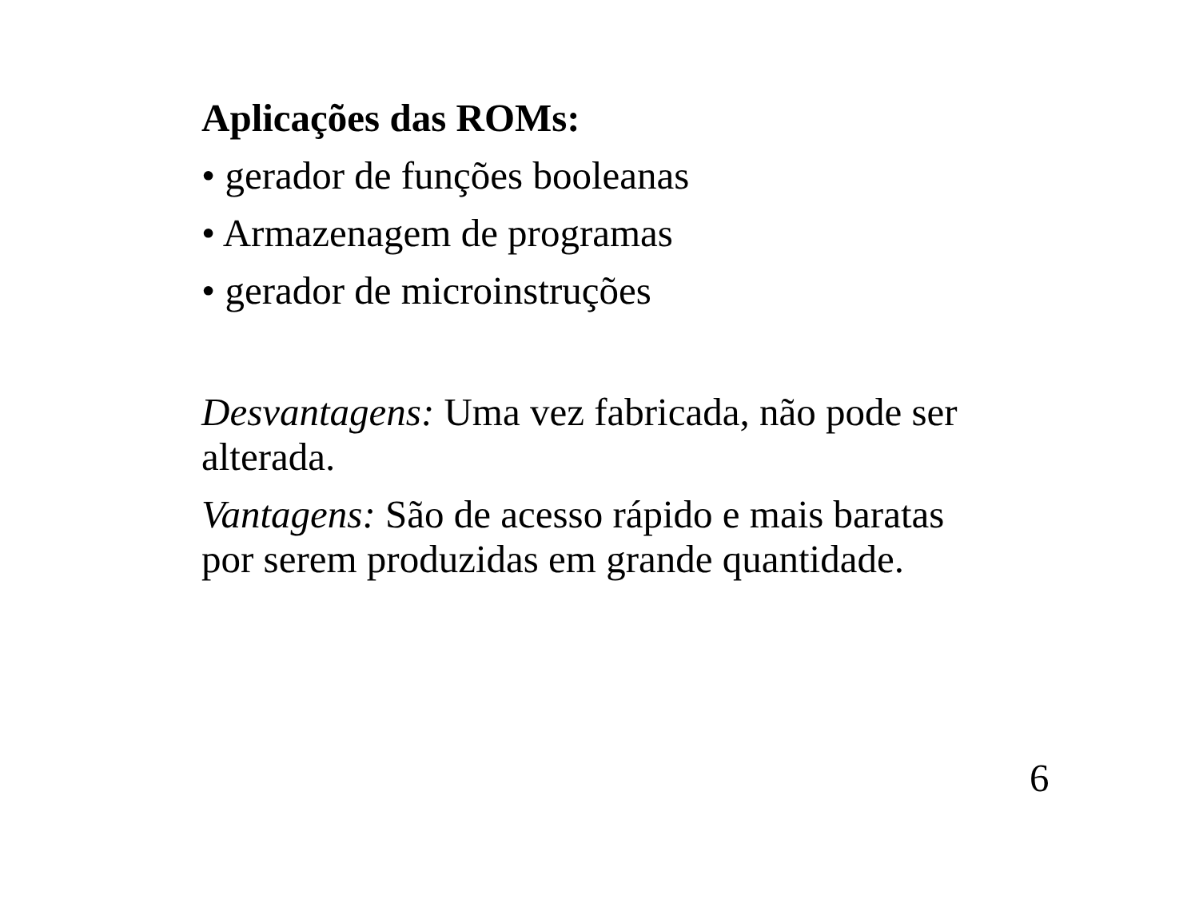Aplicações das ROMs:
• gerador de funções booleanas
• Armazenagem de programas
• gerador de microinstruções
Desvantagens: Uma vez fabricada, não pode ser alterada.
Vantagens: São de acesso rápido e mais baratas por serem produzidas em grande quantidade.
6